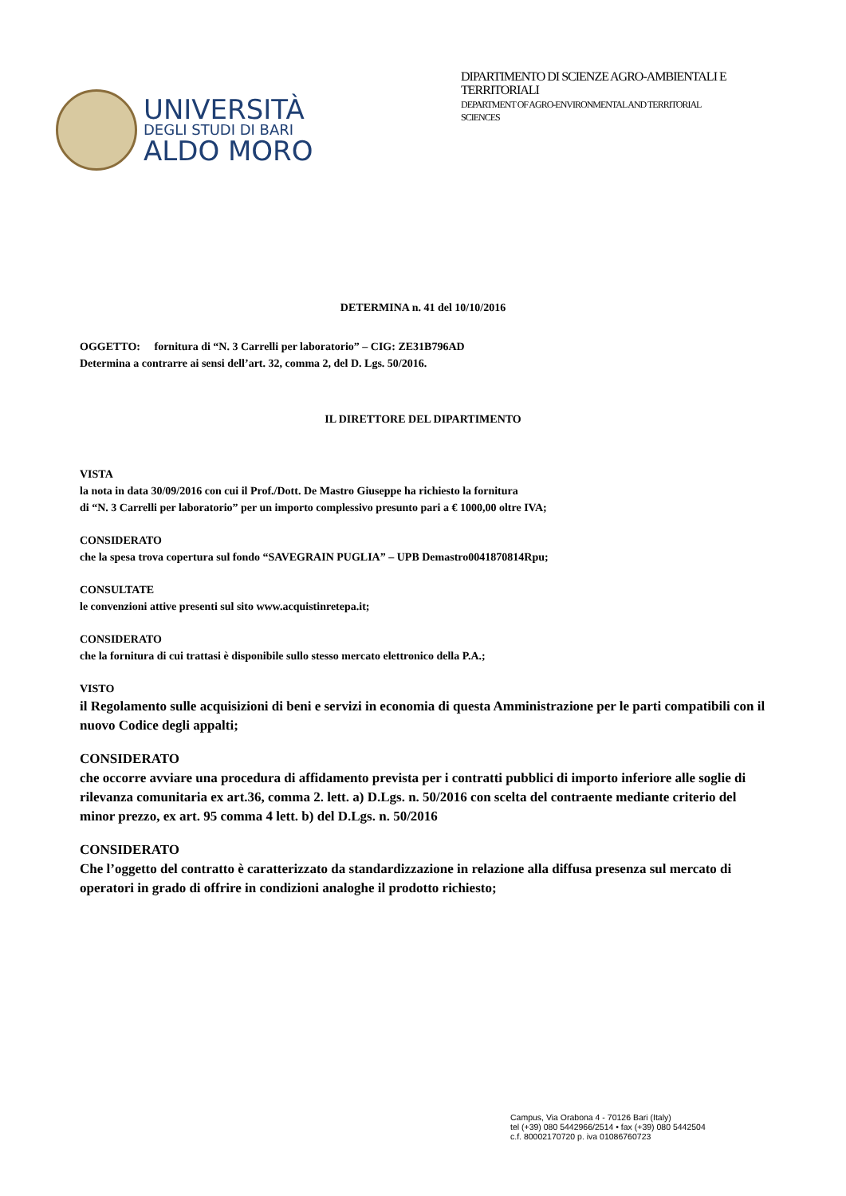UNIVERSITÀ
DEGLI STUDI DI BARI
ALDO MORO
DIPARTIMENTO DI SCIENZE AGRO-AMBIENTALI E
TERRITORIALI
DEPARTMENT OF AGRO-ENVIRONMENTAL AND TERRITORIAL
SCIENCES
DETERMINA n. 41 del 10/10/2016
OGGETTO: fornitura di “N. 3 Carrelli per laboratorio” – CIG: ZE31B796AD
Determina a contrarre ai sensi dell’art. 32, comma 2, del D. Lgs. 50/2016.
IL DIRETTORE DEL DIPARTIMENTO
VISTA
la nota in data 30/09/2016 con cui il Prof./Dott. De Mastro Giuseppe ha richiesto la fornitura
di “N. 3 Carrelli per laboratorio” per un importo complessivo presunto pari a € 1000,00 oltre IVA;
CONSIDERATO
che la spesa trova copertura sul fondo “SAVEGRAIN PUGLIA” – UPB Demastro0041870814Rpu;
CONSULTATE
le convenzioni attive presenti sul sito www.acquistinretepa.it;
CONSIDERATO
che la fornitura di cui trattasi è disponibile sullo stesso mercato elettronico della P.A.;
VISTO
il Regolamento sulle acquisizioni di beni e servizi in economia di questa Amministrazione per le parti compatibili con il nuovo Codice degli appalti;
CONSIDERATO
che occorre avviare una procedura di affidamento prevista per i contratti pubblici di importo inferiore alle soglie di rilevanza comunitaria ex art.36, comma 2. lett. a) D.Lgs. n. 50/2016 con scelta del contraente mediante criterio del minor prezzo, ex art. 95 comma 4 lett. b) del D.Lgs. n. 50/2016
CONSIDERATO
Che l’oggetto del contratto è caratterizzato da standardizzazione in relazione alla diffusa presenza sul mercato di operatori in grado di offrire in condizioni analoghe il prodotto richiesto;
Campus, Via Orabona 4 - 70126 Bari (Italy)
tel (+39) 080 5442966/2514 • fax (+39) 080 5442504
c.f. 80002170720 p. iva 01086760723